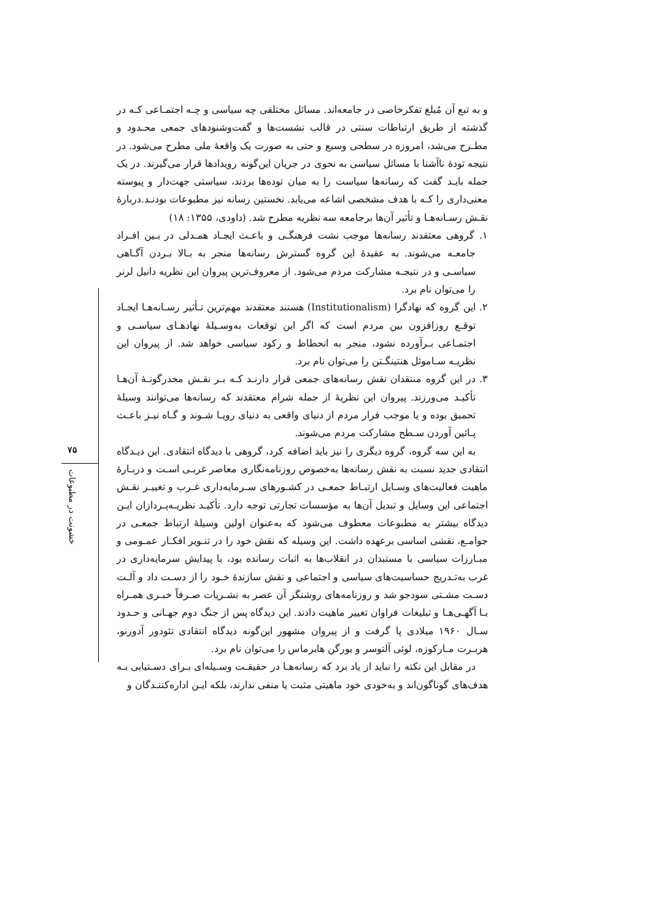و به تبع آن مُبلغ تفکرخاصی در جامعه‌اند. مسائل مختلفی چه سیاسی و چـه اجتمـاعی کـه در گذشته از طریق ارتباطات سنتی در قالب نشست‌ها و گفت‌وشنودهای جمعی محـدود و مطـرح می‌شد، امروزه در سطحی وسیع و حتی به صورت یک واقعهٔ ملی مطرح می‌شود. در نتیجه تودهٔ ناآشنا با مسائل سیاسی به نحوی در جریان این‌گونه رویدادها قرار می‌گیرند. در یک جمله بایـد گفت که رسانه‌ها سیاست را به میان توده‌ها بردند، سیاستی جهت‌دار و پیوسته معنی‌داری را کـه با هدف مشخصی اشاعه می‌یابد. نخستین رسانه نیز مطبوعات بودنـد.دربارهٔ نقـش رسـانه‌هـا و تأثیر آن‌ها برجامعه سه نظریه مطرح شد. (داودی، ۱۳۵۵: ۱۸)
۱. گروهی معتقدند رسانه‌ها موجب نشت فرهنگـی و باعـث ایجـاد همـدلی در بـین افـراد جامعـه می‌شوند. به عقیدهٔ این گروه گسترش رسانه‌ها منجر به بـالا بـردن آگـاهی سیاسـی و در نتیجـه مشارکت مردم می‌شود. از معروف‌ترین پیروان این نظریه دانیل لرنر را می‌توان نام برد.
۲. این گروه که نهادگرا (Institutionalism) هستند معتقدند مهم‌ترین تـأثیر رسـانه‌هـا ایجـاد توقـع روزافزون بین مردم است که اگر این توقعات به‌وسـیلهٔ نهادهـای سیاسـی و اجتمـاعی بـرآورده نشود، منجر به انحطاط و رکود سیاسی خواهد شد. از پیروان این نظریـه سـاموئل هنتینگـتن را می‌توان نام برد.
۳. در این گروه منتقدان نقش رسانه‌های جمعی قرار دارنـد کـه بـر نقـش مخدرگونـهٔ آن‌هـا تأکیـد می‌ورزند. پیروان این نظریهٔ از جمله شرام معتقدند که رسانه‌ها می‌توانند وسیلهٔ تحمیق بوده و یا موجب فرار مردم از دنیای واقعی به دنیای رویـا شـوند و گـاه نیـز باعـث پـائین آوردن سـطح مشارکت مردم می‌شوند.
به این سه گروه، گروه دیگری را نیز باید اضافه کرد، گروهی با دیدگاه انتقادی. این دیـدگاه انتقادی جدید نسبت به نقش رسانه‌ها به‌خصوص روزنامه‌نگاری معاصر غربـی اسـت و دربـارهٔ ماهیت فعالیت‌های وسـایل ارتبـاط جمعـی در کشـورهای سـرمایه‌داری غـرب و تغییـر نقـش اجتماعی این وسایل و تبدیل آن‌ها به مؤسسات تجارتی توجه دارد. تأکیـد نظریـه‌پـردازان ایـن دیدگاه بیشتر به مطبوعات معطوف می‌شود که به‌عنوان اولین وسیلهٔ ارتباط جمعـی در جوامـع، نقشی اساسی برعهده داشت. این وسیله که نقش خود را در تنـویر افکـار عمـومی و مبـارزات سیاسی با مستبدان در انقلاب‌ها به اثبات رسانده بود، با پیدایش سرمایه‌داری در غرب به‌تـدریج حساسیت‌های سیاسی و اجتماعی و نقش سازندهٔ خـود را از دسـت داد و آلـت دسـت مشـتی سودجو شد و روزنامه‌های روشنگر آن عصر به نشـریات صـرفاً خبـری همـراه بـا آگهـی‌هـا و تبلیغات فراوان تغییر ماهیت دادند. این دیدگاه پس از جنگ دوم جهـانی و حـدود سـال ۱۹۶۰ میلادی پا گرفت و از پیروان مشهور این‌گونه دیدگاه انتقادی تئودور آدورنو، هربـرت مـارکوزه، لوئی آلتوسر و یورگن هابرماس را می‌توان نام برد.
در مقابل این نکته را نباید از یاد برد که رسانه‌هـا در حقیقـت وسـیله‌ای بـرای دسـتیابی بـه هدف‌های گوناگون‌اند و به‌خودی خود ماهیتی مثبت یا منفی ندارند، بلکه ایـن اداره‌کننـدگان و
۷۵
خشونت در مطبوعات